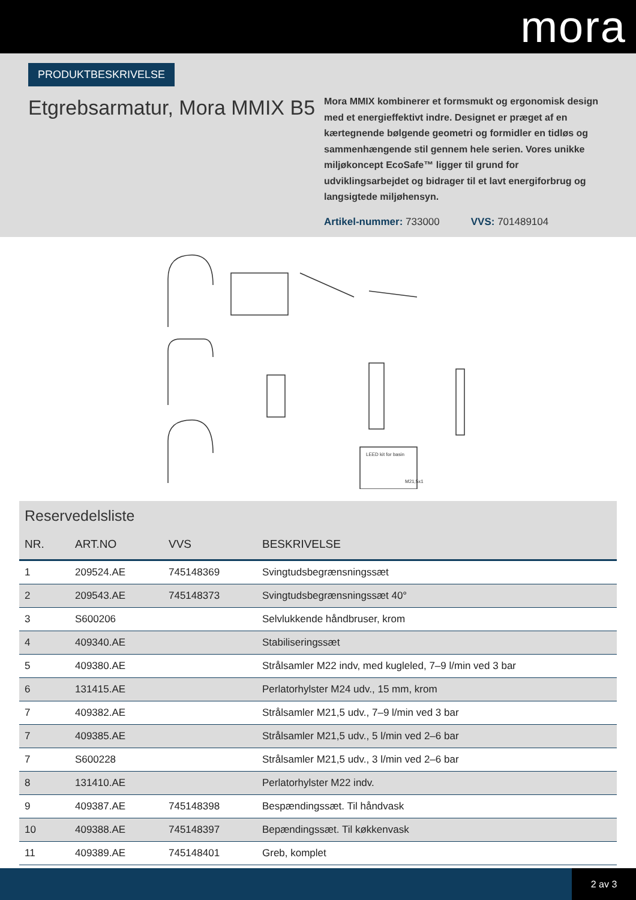mora
PRODUKTBESKRIVELSE
Etgrebsarmatur, Mora MMIX B5
Mora MMIX kombinerer et formsmukt og ergonomisk design med et energieffektivt indre. Designet er præget af en kærtegnende bølgende geometri og formidler en tidløs og sammenhængende stil gennem hele serien. Vores unikke miljøkoncept EcoSafe™ ligger til grund for udviklingsarbejdet og bidrager til et lavt energiforbrug og langsigtede miljøhensyn.
Artikel-nummer: 733000 VVS: 701489104
LEED kit for basin
M21,5x1
Reservedelsliste
| NR. | ART.NO | VVS | BESKRIVELSE |
| --- | --- | --- | --- |
| 1 | 209524.AE | 745148369 | Svingtudsbegrænsningssæt |
| 2 | 209543.AE | 745148373 | Svingtudsbegrænsningssæt 40° |
| 3 | S600206 | | Selvlukkende håndbruser, krom |
| 4 | 409340.AE | | Stabiliseringssæt |
| 5 | 409380.AE | | Strålsamler M22 indv, med kugleled, 7–9 l/min ved 3 bar |
| 6 | 131415.AE | | Perlatorhylster M24 udv., 15 mm, krom |
| 7 | 409382.AE | | Strålsamler M21,5 udv., 7–9 l/min ved 3 bar |
| 7 | 409385.AE | | Strålsamler M21,5 udv., 5 l/min ved 2–6 bar |
| 7 | S600228 | | Strålsamler M21,5 udv., 3 l/min ved 2–6 bar |
| 8 | 131410.AE | | Perlatorhylster M22 indv. |
| 9 | 409387.AE | 745148398 | Bespændingssæt. Til håndvask |
| 10 | 409388.AE | 745148397 | Bepændingssæt. Til køkkenvask |
| 11 | 409389.AE | 745148401 | Greb, komplet |
2 av 3